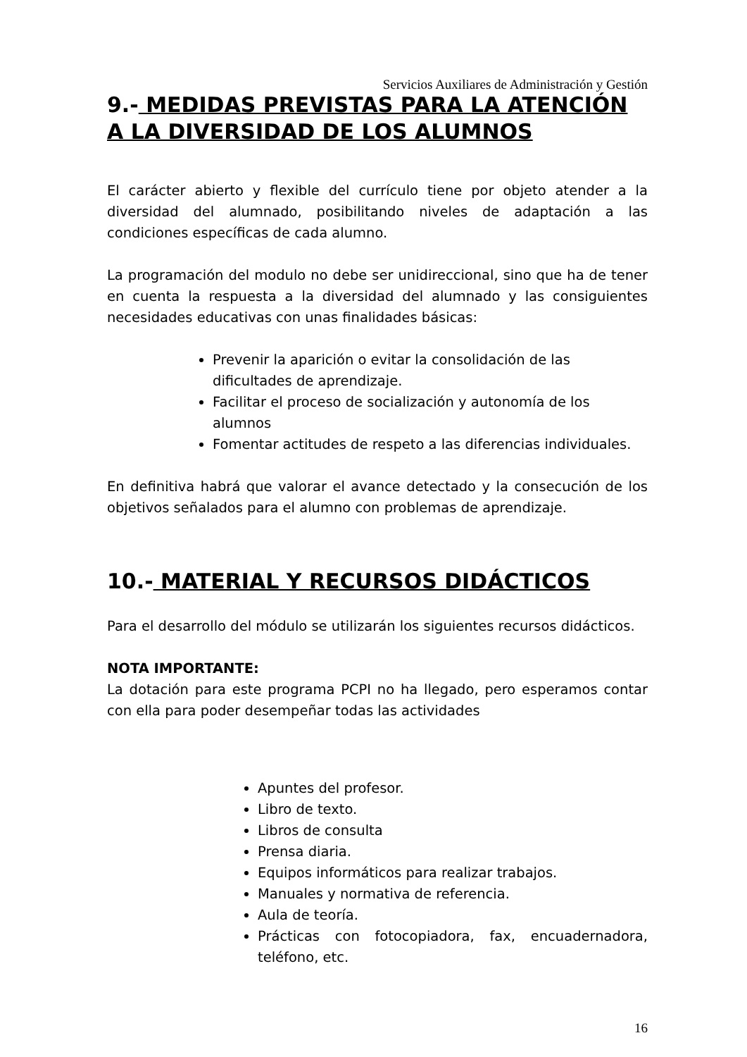Servicios Auxiliares de Administración y Gestión
9.- MEDIDAS PREVISTAS PARA LA ATENCIÓN A LA DIVERSIDAD DE LOS ALUMNOS
El carácter abierto y flexible del currículo tiene por objeto atender a la diversidad del alumnado, posibilitando niveles de adaptación a las condiciones específicas de cada alumno.
La programación del modulo no debe ser unidireccional, sino que ha de tener en cuenta la respuesta a la diversidad del alumnado y las consiguientes necesidades educativas con unas finalidades básicas:
Prevenir la aparición o evitar la consolidación de las dificultades de aprendizaje.
Facilitar el proceso de socialización y autonomía de los alumnos
Fomentar actitudes de respeto a las diferencias individuales.
En definitiva habrá que valorar el avance detectado y la consecución de los objetivos señalados para el alumno con problemas de aprendizaje.
10.- MATERIAL Y RECURSOS DIDÁCTICOS
Para el desarrollo del módulo se utilizarán los siguientes recursos didácticos.
NOTA IMPORTANTE:
La dotación para este programa PCPI no ha llegado, pero esperamos contar con ella para poder desempeñar todas las actividades
Apuntes del profesor.
Libro de texto.
Libros de consulta
Prensa diaria.
Equipos informáticos para realizar trabajos.
Manuales y normativa de referencia.
Aula de teoría.
Prácticas con fotocopiadora, fax, encuadernadora, teléfono, etc.
16